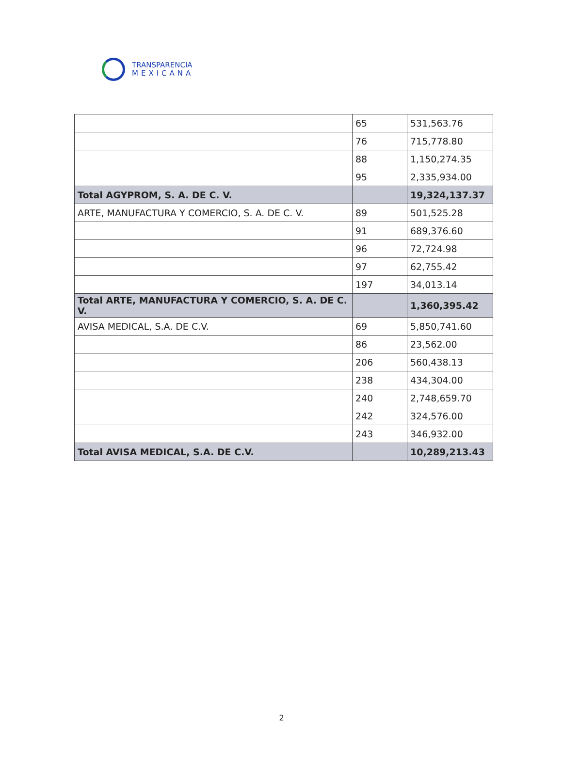TRANSPARENCIA
MEXICANA
| | 65 | 531,563.76 |
| | 76 | 715,778.80 |
| | 88 | 1,150,274.35 |
| | 95 | 2,335,934.00 |
| Total AGYPROM, S. A. DE C. V. | | 19,324,137.37 |
| ARTE, MANUFACTURA Y COMERCIO, S. A. DE C. V. | 89 | 501,525.28 |
| | 91 | 689,376.60 |
| | 96 | 72,724.98 |
| | 97 | 62,755.42 |
| | 197 | 34,013.14 |
| Total ARTE, MANUFACTURA Y COMERCIO, S. A. DE C. V. | | 1,360,395.42 |
| AVISA MEDICAL, S.A. DE C.V. | 69 | 5,850,741.60 |
| | 86 | 23,562.00 |
| | 206 | 560,438.13 |
| | 238 | 434,304.00 |
| | 240 | 2,748,659.70 |
| | 242 | 324,576.00 |
| | 243 | 346,932.00 |
| Total AVISA MEDICAL, S.A. DE C.V. | | 10,289,213.43 |
2